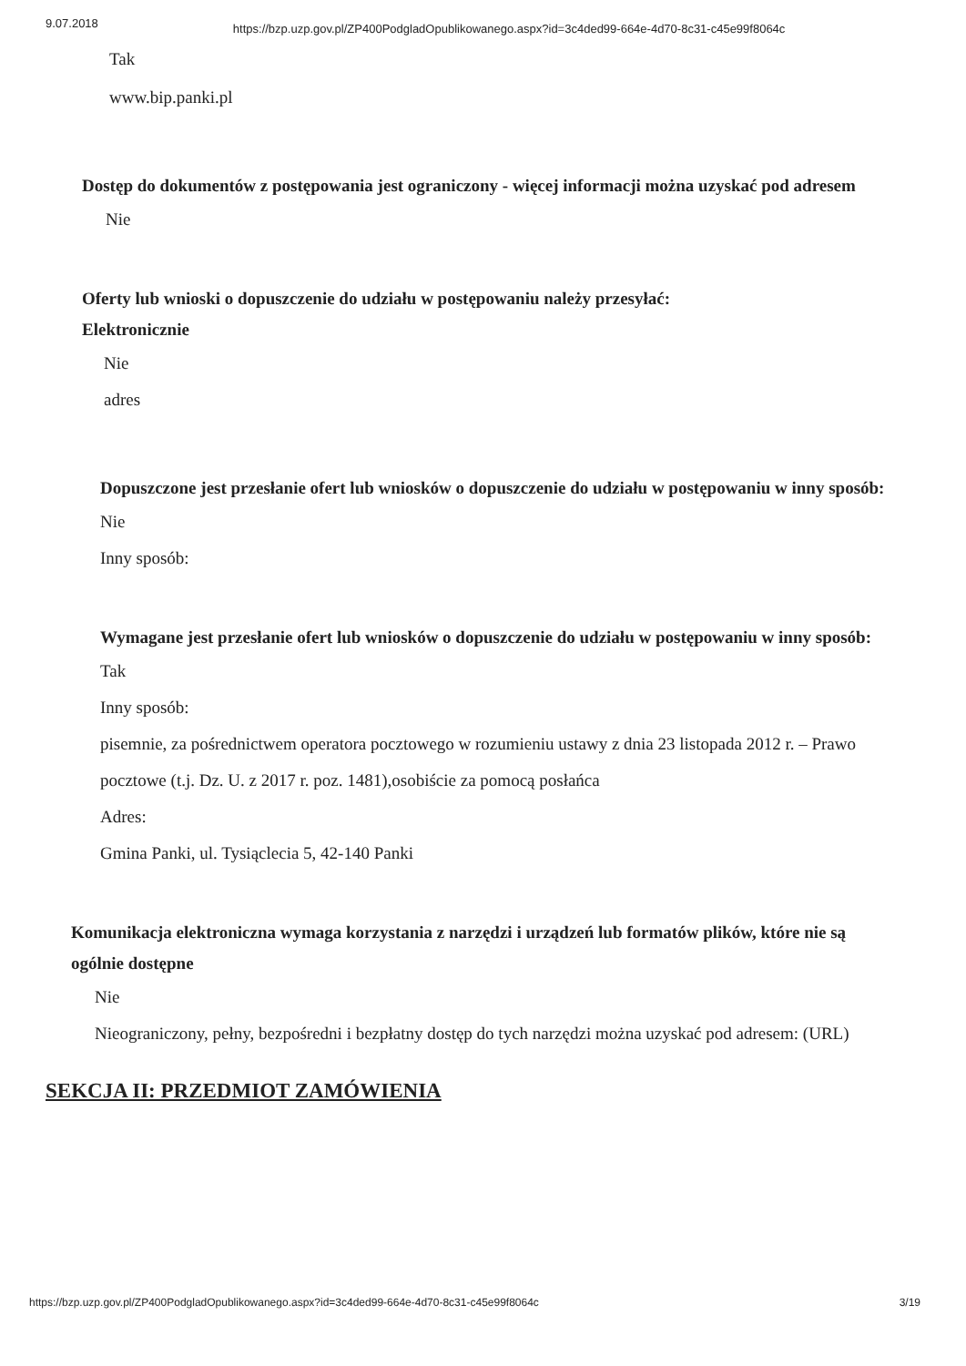9.07.2018 https://bzp.uzp.gov.pl/ZP400PodgladOpublikowanego.aspx?id=3c4ded99-664e-4d70-8c31-c45e99f8064c
Tak
www.bip.panki.pl
Dostęp do dokumentów z postępowania jest ograniczony - więcej informacji można uzyskać pod adresem
Nie
Oferty lub wnioski o dopuszczenie do udziału w postępowaniu należy przesyłać:
Elektronicznie
Nie
adres
Dopuszczone jest przesłanie ofert lub wniosków o dopuszczenie do udziału w postępowaniu w inny sposób:
Nie
Inny sposób:
Wymagane jest przesłanie ofert lub wniosków o dopuszczenie do udziału w postępowaniu w inny sposób:
Tak
Inny sposób:
pisemnie, za pośrednictwem operatora pocztowego w rozumieniu ustawy z dnia 23 listopada 2012 r. – Prawo pocztowe (t.j. Dz. U. z 2017 r. poz. 1481),osobiście za pomocą posłańca
Adres:
Gmina Panki, ul. Tysiąclecia 5, 42-140 Panki
Komunikacja elektroniczna wymaga korzystania z narzędzi i urządzeń lub formatów plików, które nie są ogólnie dostępne
Nie
Nieograniczony, pełny, bezpośredni i bezpłatny dostęp do tych narzędzi można uzyskać pod adresem: (URL)
SEKCJA II: PRZEDMIOT ZAMÓWIENIA
https://bzp.uzp.gov.pl/ZP400PodgladOpublikowanego.aspx?id=3c4ded99-664e-4d70-8c31-c45e99f8064c 3/19